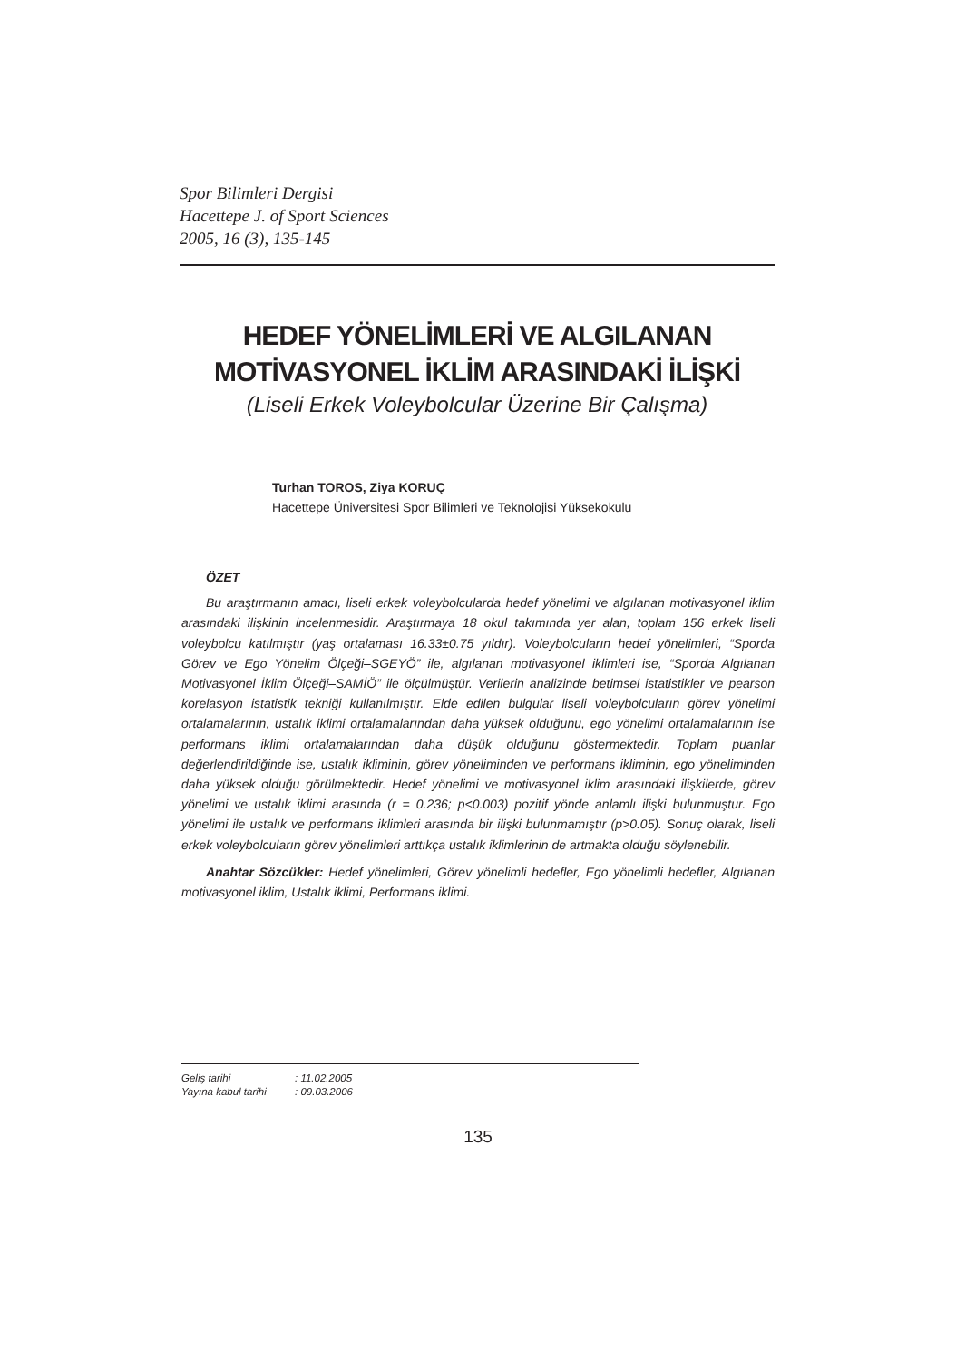Spor Bilimleri Dergisi
Hacettepe J. of Sport Sciences
2005, 16 (3), 135-145
HEDEF YÖNELİMLERİ VE ALGILANAN
MOTİVASYONEL İKLİM ARASINDAKİ İLİŞKİ
(Liseli Erkek Voleybolcular Üzerine Bir Çalışma)
Turhan TOROS, Ziya KORUÇ
Hacettepe Üniversitesi Spor Bilimleri ve Teknolojisi Yüksekokulu
ÖZET
Bu araştırmanın amacı, liseli erkek voleybolcularda hedef yönelimi ve algılanan motivasyonel iklim arasındaki ilişkinin incelenmesidir. Araştırmaya 18 okul takımında yer alan, toplam 156 erkek liseli voleybolcu katılmıştır (yaş ortalaması 16.33±0.75 yıldır). Voleybolcuların hedef yönelimleri, “Sporda Görev ve Ego Yönelim Ölçeği–SGEYÖ” ile, algılanan motivasyonel iklimleri ise, “Sporda Algılanan Motivasyonel İklim Ölçeği–SAMİÖ” ile ölçülmüştür. Verilerin analizinde betimsel istatistikler ve pearson korelasyon istatistik tekniği kullanılmıştır. Elde edilen bulgular liseli voleybolcuların görev yönelimi ortalamalarının, ustalık iklimi ortalamalarından daha yüksek olduğunu, ego yönelimi ortalamalarının ise performans iklimi ortalamalarından daha düşük olduğunu göstermektedir. Toplam puanlar değerlendirildiğinde ise, ustalık ikliminin, görev yöneliminden ve performans ikliminin, ego yöneliminden daha yüksek olduğu görülmektedir. Hedef yönelimi ve motivasyonel iklim arasındaki ilişkilerde, görev yönelimi ve ustalık iklimi arasında (r = 0.236; p<0.003) pozitif yönde anlamlı ilişki bulunmuştur. Ego yönelimi ile ustalık ve performans iklimleri arasında bir ilişki bulunmamıştır (p>0.05). Sonuç olarak, liseli erkek voleybolcuların görev yönelimleri arttıkça ustalık iklimlerinin de artmakta olduğu söylenebilir.
Anahtar Sözcükler: Hedef yönelimleri, Görev yönelimli hedefler, Ego yönelimli hedefler, Algılanan motivasyonel iklim, Ustalık iklimi, Performans iklimi.
Geliş tarihi: 11.02.2005
Yayına kabul tarihi: 09.03.2006
135